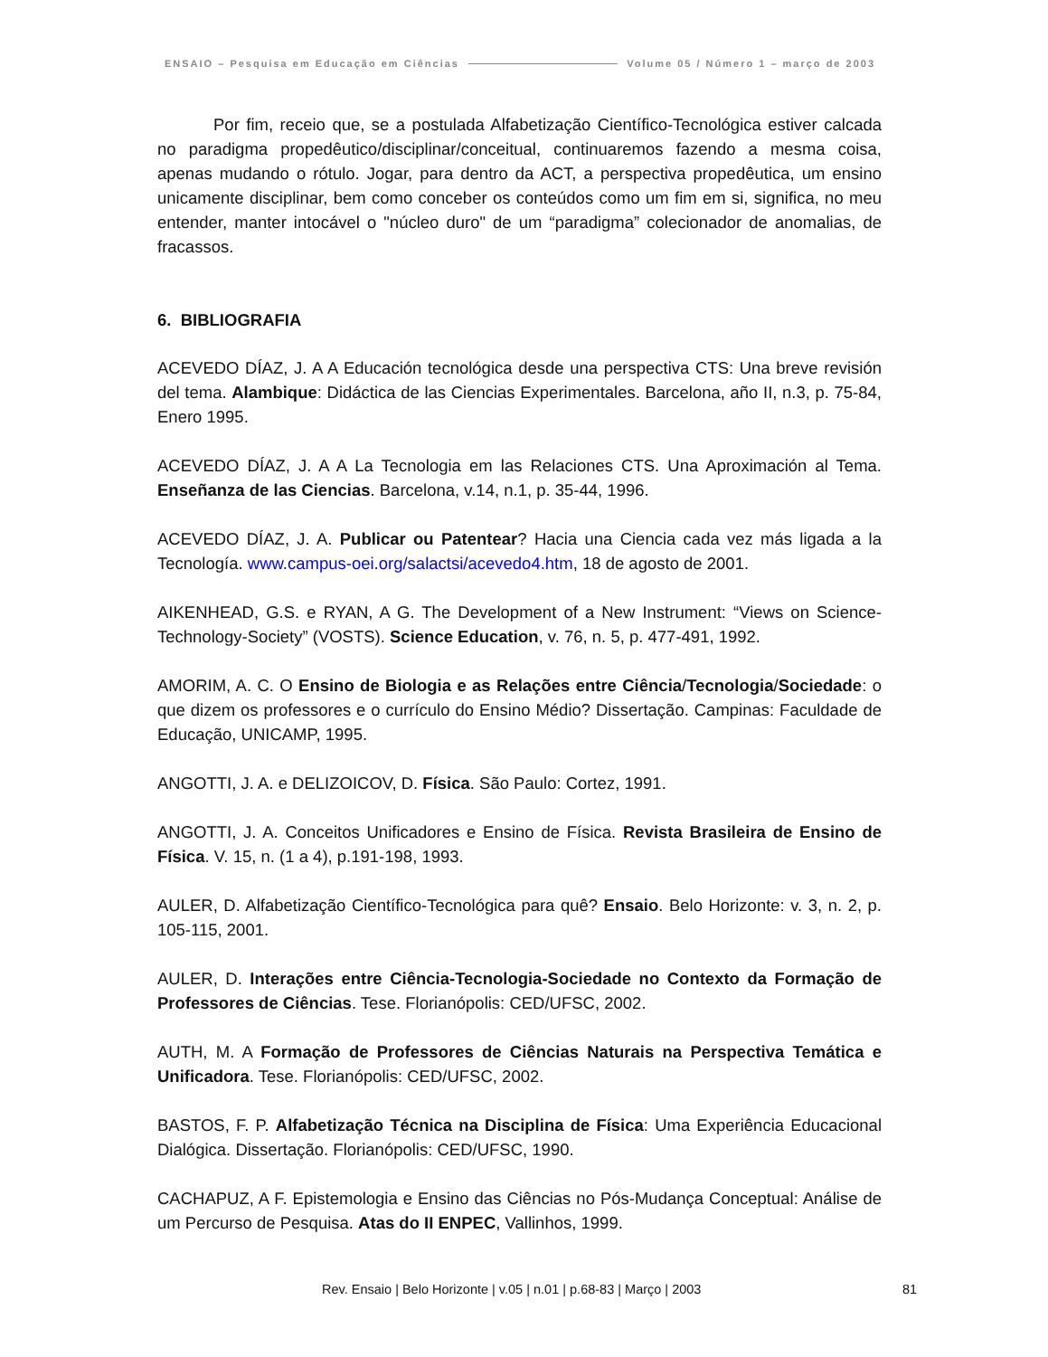ENSAIO – Pesquisa em Educação em Ciências Volume 05 / Número 1 – março de 2003
Por fim, receio que, se a postulada Alfabetização Científico-Tecnológica estiver calcada no paradigma propedêutico/disciplinar/conceitual, continuaremos fazendo a mesma coisa, apenas mudando o rótulo. Jogar, para dentro da ACT, a perspectiva propedêutica, um ensino unicamente disciplinar, bem como conceber os conteúdos como um fim em si, significa, no meu entender, manter intocável o "núcleo duro" de um “paradigma” colecionador de anomalias, de fracassos.
6. BIBLIOGRAFIA
ACEVEDO DÍAZ, J. A A Educación tecnológica desde una perspectiva CTS: Una breve revisión del tema. Alambique: Didáctica de las Ciencias Experimentales. Barcelona, año II, n.3, p. 75-84, Enero 1995.
ACEVEDO DÍAZ, J. A A La Tecnologia em las Relaciones CTS. Una Aproximación al Tema. Enseñanza de las Ciencias. Barcelona, v.14, n.1, p. 35-44, 1996.
ACEVEDO DÍAZ, J. A. Publicar ou Patentear? Hacia una Ciencia cada vez más ligada a la Tecnología. www.campus-oei.org/salactsi/acevedo4.htm, 18 de agosto de 2001.
AIKENHEAD, G.S. e RYAN, A G. The Development of a New Instrument: “Views on Science-Technology-Society” (VOSTS). Science Education, v. 76, n. 5, p. 477-491, 1992.
AMORIM, A. C. O Ensino de Biologia e as Relações entre Ciência/Tecnologia/Sociedade: o que dizem os professores e o currículo do Ensino Médio? Dissertação. Campinas: Faculdade de Educação, UNICAMP, 1995.
ANGOTTI, J. A. e DELIZOICOV, D. Física. São Paulo: Cortez, 1991.
ANGOTTI, J. A. Conceitos Unificadores e Ensino de Física. Revista Brasileira de Ensino de Física. V. 15, n. (1 a 4), p.191-198, 1993.
AULER, D. Alfabetização Científico-Tecnológica para quê? Ensaio. Belo Horizonte: v. 3, n. 2, p. 105-115, 2001.
AULER, D. Interações entre Ciência-Tecnologia-Sociedade no Contexto da Formação de Professores de Ciências. Tese. Florianópolis: CED/UFSC, 2002.
AUTH, M. A Formação de Professores de Ciências Naturais na Perspectiva Temática e Unificadora. Tese. Florianópolis: CED/UFSC, 2002.
BASTOS, F. P. Alfabetização Técnica na Disciplina de Física: Uma Experiência Educacional Dialógica. Dissertação. Florianópolis: CED/UFSC, 1990.
CACHAPUZ, A F. Epistemologia e Ensino das Ciências no Pós-Mudança Conceptual: Análise de um Percurso de Pesquisa. Atas do II ENPEC, Vallinhos, 1999.
Rev. Ensaio | Belo Horizonte | v.05 | n.01 | p.68-83 | Março | 2003 81